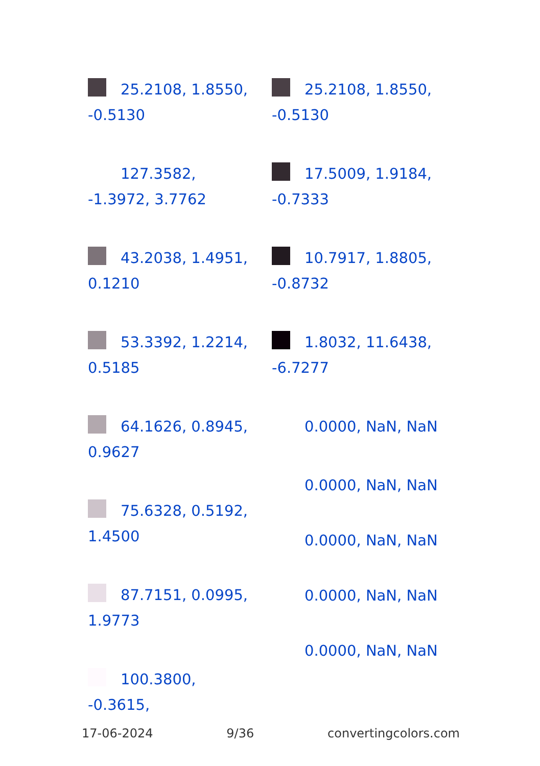25.2108, 1.8550, -0.5130
127.3582, -1.3972, 3.7762
43.2038, 1.4951, 0.1210
53.3392, 1.2214, 0.5185
64.1626, 0.8945, 0.9627
75.6328, 0.5192, 1.4500
87.7151, 0.0995, 1.9773
100.3800, -0.3615,
25.2108, 1.8550, -0.5130
17.5009, 1.9184, -0.7333
10.7917, 1.8805, -0.8732
1.8032, 11.6438, -6.7277
0.0000, NaN, NaN
0.0000, NaN, NaN
0.0000, NaN, NaN
0.0000, NaN, NaN
0.0000, NaN, NaN
17-06-2024 9/36 convertingcolors.com